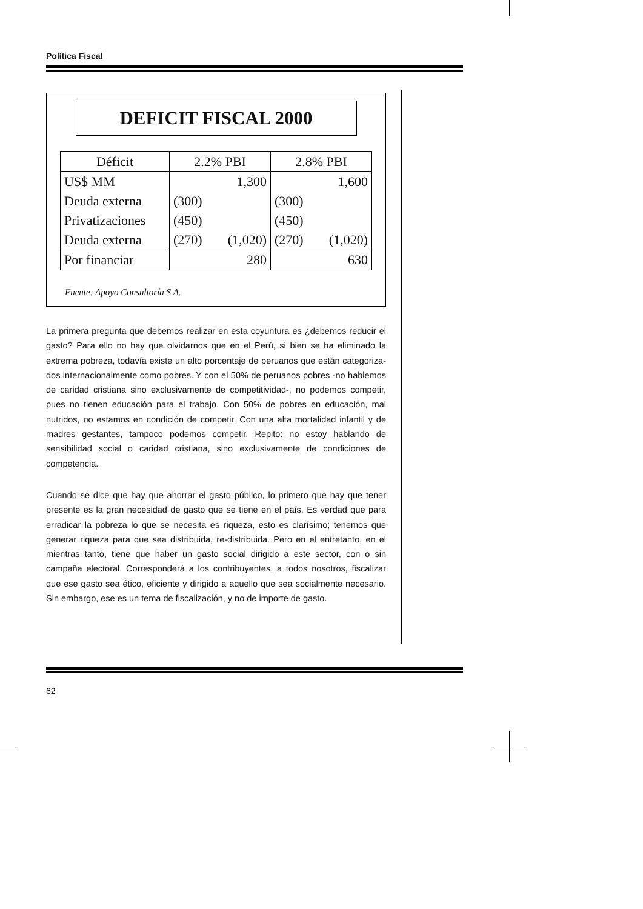Política Fiscal
DEFICIT FISCAL 2000
| Déficit | 2.2% PBI | | 2.8% PBI | |
| --- | --- | --- | --- | --- |
| US$ MM | | 1,300 | | 1,600 |
| Deuda externa | (300) | | (300) | |
| Privatizaciones | (450) | | (450) | |
| Deuda externa | (270) | (1,020) | (270) | (1,020) |
| Por financiar | 280 | | 630 | |
Fuente: Apoyo Consultoría S.A.
La primera pregunta que debemos realizar en esta coyuntura es ¿debemos reducir el gasto? Para ello no hay que olvidarnos que en el Perú, si bien se ha eliminado la extrema pobreza, todavía existe un alto porcentaje de peruanos que están categoriza-dos internacionalmente como pobres. Y con el 50% de peruanos pobres -no hablemos de caridad cristiana sino exclusivamente de competitividad-, no podemos competir, pues no tienen educación para el trabajo. Con 50% de pobres en educación, mal nutridos, no estamos en condición de competir. Con una alta mortalidad infantil y de madres gestantes, tampoco podemos competir. Repito: no estoy hablando de sensibilidad social o caridad cristiana, sino exclusivamente de condiciones de competencia.
Cuando se dice que hay que ahorrar el gasto público, lo primero que hay que tener presente es la gran necesidad de gasto que se tiene en el país. Es verdad que para erradicar la pobreza lo que se necesita es riqueza, esto es clarísimo; tenemos que generar riqueza para que sea distribuida, re-distribuida. Pero en el entretanto, en el mientras tanto, tiene que haber un gasto social dirigido a este sector, con o sin campaña electoral. Corresponderá a los contribuyentes, a todos nosotros, fiscalizar que ese gasto sea ético, eficiente y dirigido a aquello que sea socialmente necesario. Sin embargo, ese es un tema de fiscalización, y no de importe de gasto.
62